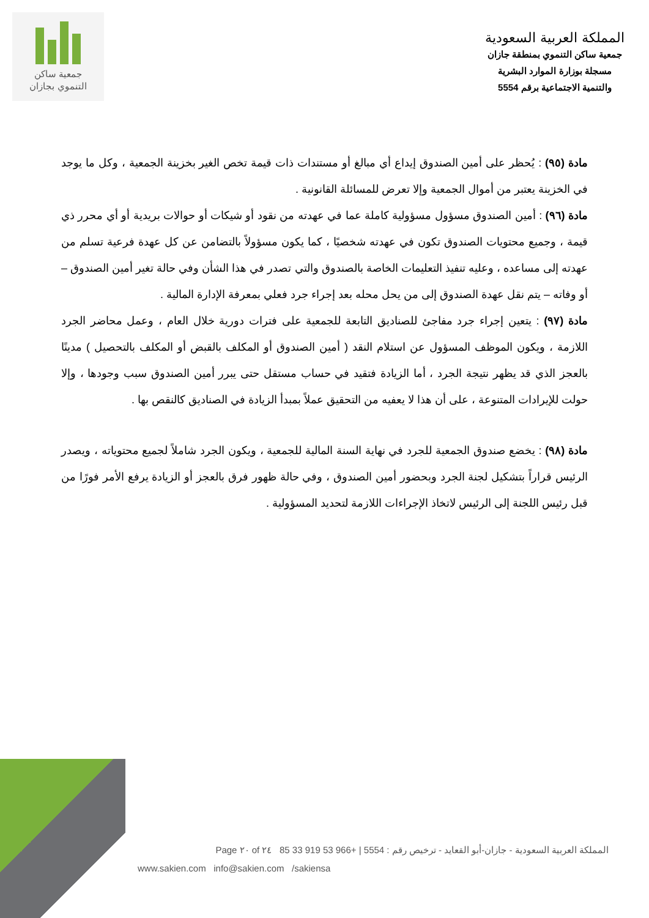المملكة العربية السعودية
جمعية ساكن التنموي بمنطقة جازان
مسجلة بوزارة الموارد البشرية
والتنمية الاجتماعية برقم 5554
جمعية ساكن
التنموي بجازان
مادة (٩٥) : يُحظر على أمين الصندوق إيداع أي مبالغ أو مستندات ذات قيمة تخص الغير بخزينة الجمعية ، وكل ما يوجد في الخزينة يعتبر من أموال الجمعية وإلا تعرض للمسائلة القانونية .
مادة (٩٦) : أمين الصندوق مسؤول مسؤولية كاملة عما في عهدته من نقود أو شيكات أو حوالات بريدية أو أي محرر ذي قيمة ، وجميع محتويات الصندوق تكون في عهدته شخصيًا ، كما يكون مسؤولاً بالتضامن عن كل عهدة فرعية تسلم من عهدته إلى مساعده ، وعليه تنفيذ التعليمات الخاصة بالصندوق والتي تصدر في هذا الشأن وفي حالة تغير أمين الصندوق – أو وفاته – يتم نقل عهدة الصندوق إلى من يحل محله بعد إجراء جرد فعلي بمعرفة الإدارة المالية .
مادة (٩٧) : يتعين إجراء جرد مفاجئ للصناديق التابعة للجمعية على فترات دورية خلال العام ، وعمل محاضر الجرد اللازمة ، ويكون الموظف المسؤول عن استلام النقد ( أمين الصندوق أو المكلف بالقبض أو المكلف بالتحصيل ) مدينًا بالعجز الذي قد يظهر نتيجة الجرد ، أما الزيادة فتقيد في حساب مستقل حتى يبرر أمين الصندوق سبب وجودها ، وإلا حولت للإيرادات المتنوعة ، على أن هذا لا يعفيه من التحقيق عملاً بمبدأ الزيادة في الصناديق كالنقص بها .
مادة (٩٨) : يخضع صندوق الجمعية للجرد في نهاية السنة المالية للجمعية ، ويكون الجرد شاملاً لجميع محتوياته ، ويصدر الرئيس قراراً بتشكيل لجنة الجرد وبحضور أمين الصندوق ، وفي حالة ظهور فرق بالعجز أو الزيادة يرفع الأمر فورًا من قبل رئيس اللجنة إلى الرئيس لاتخاذ الإجراءات اللازمة لتحديد المسؤولية .
المملكة العربية السعودية - جازان-أبو القعايد - ترخيص رقم : 5554 | +966 53 919 33 85 Page ٢٠ of ٢٤
www.sakien.com info@sakien.com /sakiensa